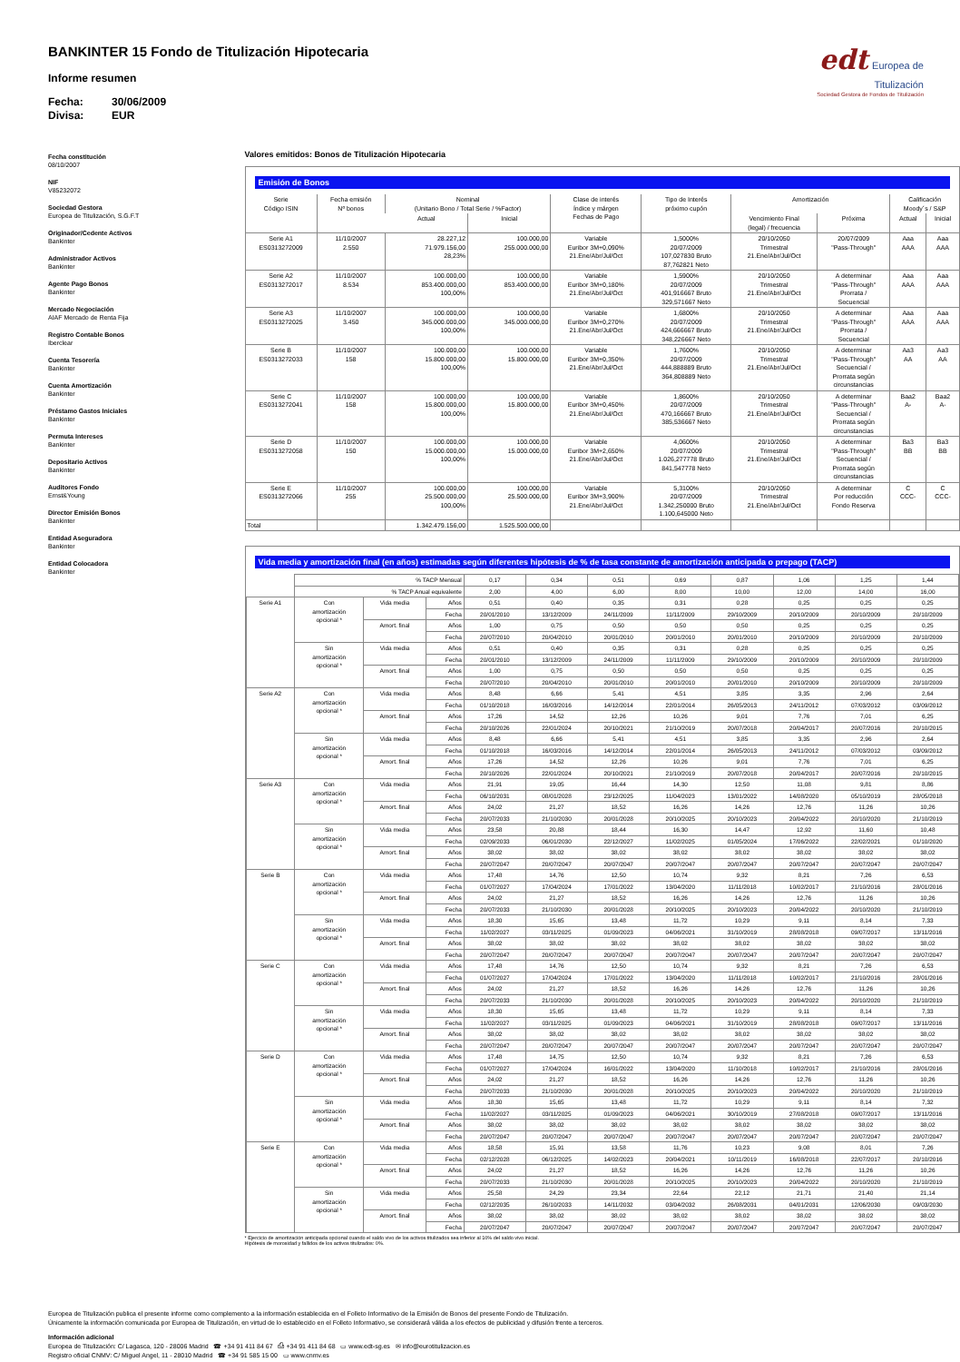BANKINTER 15 Fondo de Titulización Hipotecaria
Informe resumen
Fecha: 30/06/2009
Divisa: EUR
edt Europea de
Titulización
Sociedad Gestora de Fondos de Titulización
Fecha constitución
08/10/2007
NIF
V85232072
Sociedad Gestora
Europea de Titulización, S.G.F.T
Originador/Cedente Activos
Bankinter
Administrador Activos
Bankinter
Agente Pago Bonos
Bankinter
Mercado Negociación
AIAF Mercado de Renta Fija
Registro Contable Bonos
Iberclear
Cuenta Tesorería
Bankinter
Cuenta Amortización
Bankinter
Préstamo Gastos Iniciales
Bankinter
Permuta Intereses
Bankinter
Depositario Activos
Bankinter
Auditores Fondo
Ernst&Young
Director Emisión Bonos
Bankinter
Entidad Aseguradora
Bankinter
Entidad Colocadora
Bankinter
Valores emitidos: Bonos de Titulización Hipotecaria
Emisión de Bonos
| Serie Código ISIN | Fecha emisión Nº bonos | Nominal (Unitario Bono / Total Serie / %Factor) | | Clase de interés Índice y márgen Fechas de Pago | Tipo de Interés próximo cupón | Amortización | | Calificación Moody´s / S&P | |
| --- | --- | --- | --- | --- | --- | --- | --- | --- | --- |
| | | Actual | Inicial | | | Vencimiento Final (legal) / frecuencia | Próxima | Actual | Inicial |
| Serie A1 ES0313272009 | 11/10/2007 2.550 | 28.227,12 71.979.156,00 28,23% | 100.000,00 255.000.000,00 | Variable Euribor 3M+0,090% 21.Ene/Abr/Jul/Oct | 1,5000% 20/07/2009 107,027830 Bruto 87,762821 Neto | 20/10/2050 Trimestral 21.Ene/Abr/Jul/Oct | 20/07/2009 "Pass-Through" | Aaa AAA | Aaa AAA |
| Serie A2 ES0313272017 | 11/10/2007 8.534 | 100.000,00 853.400.000,00 100,00% | 100.000,00 853.400.000,00 | Variable Euribor 3M+0,180% 21.Ene/Abr/Jul/Oct | 1,5900% 20/07/2009 401,916667 Bruto 329,571667 Neto | 20/10/2050 Trimestral 21.Ene/Abr/Jul/Oct | A determinar "Pass-Through" Prorrata / Secuencial | Aaa AAA | Aaa AAA |
| Serie A3 ES0313272025 | 11/10/2007 3.450 | 100.000,00 345.000.000,00 100,00% | 100.000,00 345.000.000,00 | Variable Euribor 3M+0,270% 21.Ene/Abr/Jul/Oct | 1,6800% 20/07/2009 424,666667 Bruto 348,226667 Neto | 20/10/2050 Trimestral 21.Ene/Abr/Jul/Oct | A determinar "Pass-Through" Prorrata / Secuencial | Aaa AAA | Aaa AAA |
| Serie B ES0313272033 | 11/10/2007 158 | 100.000,00 15.800.000,00 100,00% | 100.000,00 15.800.000,00 | Variable Euribor 3M+0,350% 21.Ene/Abr/Jul/Oct | 1,7600% 20/07/2009 444,888889 Bruto 364,808889 Neto | 20/10/2050 Trimestral 21.Ene/Abr/Jul/Oct | A determinar "Pass-Through" Secuencial / Prorrata según circunstancias | Aa3 AA | Aa3 AA |
| Serie C ES0313272041 | 11/10/2007 158 | 100.000,00 15.800.000,00 100,00% | 100.000,00 15.800.000,00 | Variable Euribor 3M+0,450% 21.Ene/Abr/Jul/Oct | 1,8600% 20/07/2009 470,166667 Bruto 385,536667 Neto | 20/10/2050 Trimestral 21.Ene/Abr/Jul/Oct | A determinar "Pass-Through" Secuencial / Prorrata según circunstancias | Baa2 A- | Baa2 A- |
| Serie D ES0313272058 | 11/10/2007 150 | 100.000,00 15.000.000,00 100,00% | 100.000,00 15.000.000,00 | Variable Euribor 3M+2,650% 21.Ene/Abr/Jul/Oct | 4,0600% 20/07/2009 1.026,277778 Bruto 841,547778 Neto | 20/10/2050 Trimestral 21.Ene/Abr/Jul/Oct | A determinar "Pass-Through" Secuencial / Prorrata según circunstancias | Ba3 BB | Ba3 BB |
| Serie E ES0313272066 | 11/10/2007 255 | 100.000,00 25.500.000,00 100,00% | 100.000,00 25.500.000,00 | Variable Euribor 3M+3,900% 21.Ene/Abr/Jul/Oct | 5,3100% 20/07/2009 1.342,250000 Bruto 1.100,645000 Neto | 20/10/2050 Trimestral 21.Ene/Abr/Jul/Oct | A determinar Por reducción Fondo Reserva | C CCC- | C CCC- |
| Total | | 1.342.479.156,00 | 1.525.500.000,00 | | | | | | |
Vida media y amortización final (en años) estimadas según diferentes hipótesis de % de tasa constante de amortización anticipada o prepago (TACP)
| | % TACP Mensual | | | 0,17 | 0,34 | 0,51 | 0,69 | 0,87 | 1,06 | 1,25 | 1,44 |
| | % TACP Anual equivalente | | | 2,00 | 4,00 | 6,00 | 8,00 | 10,00 | 12,00 | 14,00 | 16,00 |
| Serie A1 | Con amortización opcional * | Vida media | Años | 0,51 | 0,40 | 0,35 | 0,31 | 0,28 | 0,25 | 0,25 | 0,25 |
| | | | Fecha | 20/01/2010 | 13/12/2009 | 24/11/2009 | 11/11/2009 | 29/10/2009 | 20/10/2009 | 20/10/2009 | 20/10/2009 |
| | | Amort. final | Años | 1,00 | 0,75 | 0,50 | 0,50 | 0,50 | 0,25 | 0,25 | 0,25 |
| | | | Fecha | 20/07/2010 | 20/04/2010 | 20/01/2010 | 20/01/2010 | 20/01/2010 | 20/10/2009 | 20/10/2009 | 20/10/2009 |
| | Sin amortización opcional * | Vida media | Años | 0,51 | 0,40 | 0,35 | 0,31 | 0,28 | 0,25 | 0,25 | 0,25 |
| | | | Fecha | 20/01/2010 | 13/12/2009 | 24/11/2009 | 11/11/2009 | 29/10/2009 | 20/10/2009 | 20/10/2009 | 20/10/2009 |
| | | Amort. final | Años | 1,00 | 0,75 | 0,50 | 0,50 | 0,50 | 0,25 | 0,25 | 0,25 |
| | | | Fecha | 20/07/2010 | 20/04/2010 | 20/01/2010 | 20/01/2010 | 20/01/2010 | 20/10/2009 | 20/10/2009 | 20/10/2009 |
| Serie A2 | Con amortización opcional * | Vida media | Años | 8,48 | 6,66 | 5,41 | 4,51 | 3,85 | 3,35 | 2,96 | 2,64 |
| | | | Fecha | 01/10/2018 | 16/03/2016 | 14/12/2014 | 22/01/2014 | 26/05/2013 | 24/11/2012 | 07/03/2012 | 03/09/2012 |
| | | Amort. final | Años | 17,26 | 14,52 | 12,26 | 10,26 | 9,01 | 7,76 | 7,01 | 6,25 |
| | | | Fecha | 20/10/2026 | 22/01/2024 | 20/10/2021 | 21/10/2019 | 20/07/2018 | 20/04/2017 | 20/07/2016 | 20/10/2015 |
| | Sin amortización opcional * | Vida media | Años | 8,48 | 6,66 | 5,41 | 4,51 | 3,85 | 3,35 | 2,96 | 2,64 |
| | | | Fecha | 01/10/2018 | 16/03/2016 | 14/12/2014 | 22/01/2014 | 26/05/2013 | 24/11/2012 | 07/03/2012 | 03/09/2012 |
| | | Amort. final | Años | 17,26 | 14,52 | 12,26 | 10,26 | 9,01 | 7,76 | 7,01 | 6,25 |
| | | | Fecha | 20/10/2026 | 22/01/2024 | 20/10/2021 | 21/10/2019 | 20/07/2018 | 20/04/2017 | 20/07/2016 | 20/10/2015 |
| Serie A3 | Con amortización opcional * | Vida media | Años | 21,91 | 19,05 | 16,44 | 14,30 | 12,50 | 11,08 | 9,81 | 8,86 |
| | | | Fecha | 06/10/2031 | 08/01/2028 | 23/12/2025 | 11/04/2023 | 13/01/2022 | 14/08/2020 | 05/10/2019 | 28/05/2018 |
| | | Amort. final | Años | 24,02 | 21,27 | 18,52 | 16,26 | 14,26 | 12,76 | 11,26 | 10,26 |
| | | | Fecha | 20/07/2033 | 21/10/2030 | 20/01/2028 | 20/10/2025 | 20/10/2023 | 20/04/2022 | 20/10/2020 | 21/10/2019 |
| | Sin amortización opcional * | Vida media | Años | 23,58 | 20,88 | 18,44 | 16,30 | 14,47 | 12,92 | 11,60 | 10,48 |
| | | | Fecha | 02/09/2033 | 06/01/2030 | 22/12/2027 | 11/02/2025 | 01/05/2024 | 17/06/2022 | 22/02/2021 | 01/10/2020 |
| | | Amort. final | Años | 38,02 | 38,02 | 38,02 | 38,02 | 38,02 | 38,02 | 38,02 | 38,02 |
| | | | Fecha | 20/07/2047 | 20/07/2047 | 20/07/2047 | 20/07/2047 | 20/07/2047 | 20/07/2047 | 20/07/2047 | 20/07/2047 |
| Serie B | Con amortización opcional * | Vida media | Años | 17,48 | 14,76 | 12,50 | 10,74 | 9,32 | 8,21 | 7,26 | 6,53 |
| | | | Fecha | 01/07/2027 | 17/04/2024 | 17/01/2022 | 13/04/2020 | 11/11/2018 | 10/02/2017 | 21/10/2016 | 28/01/2016 |
| | | Amort. final | Años | 24,02 | 21,27 | 18,52 | 16,26 | 14,26 | 12,76 | 11,26 | 10,26 |
| | | | Fecha | 20/07/2033 | 21/10/2030 | 20/01/2028 | 20/10/2025 | 20/10/2023 | 20/04/2022 | 20/10/2020 | 21/10/2019 |
| | Sin amortización opcional * | Vida media | Años | 18,30 | 15,65 | 13,48 | 11,72 | 10,29 | 9,11 | 8,14 | 7,33 |
| | | | Fecha | 11/02/2027 | 03/11/2025 | 01/09/2023 | 04/06/2021 | 31/10/2019 | 28/08/2018 | 09/07/2017 | 13/11/2016 |
| | | Amort. final | Años | 38,02 | 38,02 | 38,02 | 38,02 | 38,02 | 38,02 | 38,02 | 38,02 |
| | | | Fecha | 20/07/2047 | 20/07/2047 | 20/07/2047 | 20/07/2047 | 20/07/2047 | 20/07/2047 | 20/07/2047 | 20/07/2047 |
| Serie C | Con amortización opcional * | Vida media | Años | 17,48 | 14,76 | 12,50 | 10,74 | 9,32 | 8,21 | 7,26 | 6,53 |
| | | | Fecha | 01/07/2027 | 17/04/2024 | 17/01/2022 | 13/04/2020 | 11/11/2018 | 10/02/2017 | 21/10/2016 | 28/01/2016 |
| | | Amort. final | Años | 24,02 | 21,27 | 18,52 | 16,26 | 14,26 | 12,76 | 11,26 | 10,26 |
| | | | Fecha | 20/07/2033 | 21/10/2030 | 20/01/2028 | 20/10/2025 | 20/10/2023 | 20/04/2022 | 20/10/2020 | 21/10/2019 |
| | Sin amortización opcional * | Vida media | Años | 18,30 | 15,65 | 13,48 | 11,72 | 10,29 | 9,11 | 8,14 | 7,33 |
| | | | Fecha | 11/02/2027 | 03/11/2025 | 01/09/2023 | 04/06/2021 | 31/10/2019 | 28/08/2018 | 09/07/2017 | 13/11/2016 |
| | | Amort. final | Años | 38,02 | 38,02 | 38,02 | 38,02 | 38,02 | 38,02 | 38,02 | 38,02 |
| | | | Fecha | 20/07/2047 | 20/07/2047 | 20/07/2047 | 20/07/2047 | 20/07/2047 | 20/07/2047 | 20/07/2047 | 20/07/2047 |
| Serie D | Con amortización opcional * | Vida media | Años | 17,48 | 14,75 | 12,50 | 10,74 | 9,32 | 8,21 | 7,26 | 6,53 |
| | | | Fecha | 01/07/2027 | 17/04/2024 | 16/01/2022 | 13/04/2020 | 11/10/2018 | 10/02/2017 | 21/10/2016 | 28/01/2016 |
| | | Amort. final | Años | 24,02 | 21,27 | 18,52 | 16,26 | 14,26 | 12,76 | 11,26 | 10,26 |
| | | | Fecha | 20/07/2033 | 21/10/2030 | 20/01/2028 | 20/10/2025 | 20/10/2023 | 20/04/2022 | 20/10/2020 | 21/10/2019 |
| | Sin amortización opcional * | Vida media | Años | 18,30 | 15,65 | 13,48 | 11,72 | 10,29 | 9,11 | 8,14 | 7,32 |
| | | | Fecha | 11/02/2027 | 03/11/2025 | 01/09/2023 | 04/06/2021 | 30/10/2019 | 27/08/2018 | 09/07/2017 | 13/11/2016 |
| | | Amort. final | Años | 38,02 | 38,02 | 38,02 | 38,02 | 38,02 | 38,02 | 38,02 | 38,02 |
| | | | Fecha | 20/07/2047 | 20/07/2047 | 20/07/2047 | 20/07/2047 | 20/07/2047 | 20/07/2047 | 20/07/2047 | 20/07/2047 |
| Serie E | Con amortización opcional * | Vida media | Años | 18,58 | 15,91 | 13,58 | 11,76 | 10,23 | 9,08 | 8,01 | 7,26 |
| | | | Fecha | 02/12/2028 | 06/12/2025 | 14/02/2023 | 20/04/2021 | 10/11/2019 | 16/08/2018 | 22/07/2017 | 20/10/2016 |
| | | Amort. final | Años | 24,02 | 21,27 | 18,52 | 16,26 | 14,26 | 12,76 | 11,26 | 10,26 |
| | | | Fecha | 20/07/2033 | 21/10/2030 | 20/01/2028 | 20/10/2025 | 20/10/2023 | 20/04/2022 | 20/10/2020 | 21/10/2019 |
| | Sin amortización opcional * | Vida media | Años | 25,58 | 24,29 | 23,34 | 22,64 | 22,12 | 21,71 | 21,40 | 21,14 |
| | | | Fecha | 02/12/2035 | 26/10/2033 | 14/11/2032 | 03/04/2032 | 26/08/2031 | 04/01/2031 | 12/06/2030 | 09/03/2030 |
| | | Amort. final | Años | 38,02 | 38,02 | 38,02 | 38,02 | 38,02 | 38,02 | 38,02 | 38,02 |
| | | | Fecha | 20/07/2047 | 20/07/2047 | 20/07/2047 | 20/07/2047 | 20/07/2047 | 20/07/2047 | 20/07/2047 | 20/07/2047 |
* Ejercicio de amortización anticipada opcional cuando el saldo vivo de los activos titulizados sea inferior al 10% del saldo vivo inicial.
Hipótesis de morosidad y fallidos de los activos titulizados: 0%.
Europea de Titulización publica el presente informe como complemento a la información establecida en el Folleto Informativo de la Emisión de Bonos del presente Fondo de Titulización.
Únicamente la información comunicada por Europea de Titulización, en virtud de lo establecido en el Folleto Informativo, se considerará válida a los efectos de publicidad y difusión frente a terceros.
Información adicional
Europea de Titulización: C/ Lagasca, 120 - 28006 Madrid ☎ +34 91 411 84 67 ⎙ +34 91 411 84 68 ▭ www.edt-sg.es ✉ info@eurotitulizacion.es
Registro oficial CNMV: C/ Miguel Angel, 11 - 28010 Madrid ☎ +34 91 585 15 00 ▭ www.cnmv.es